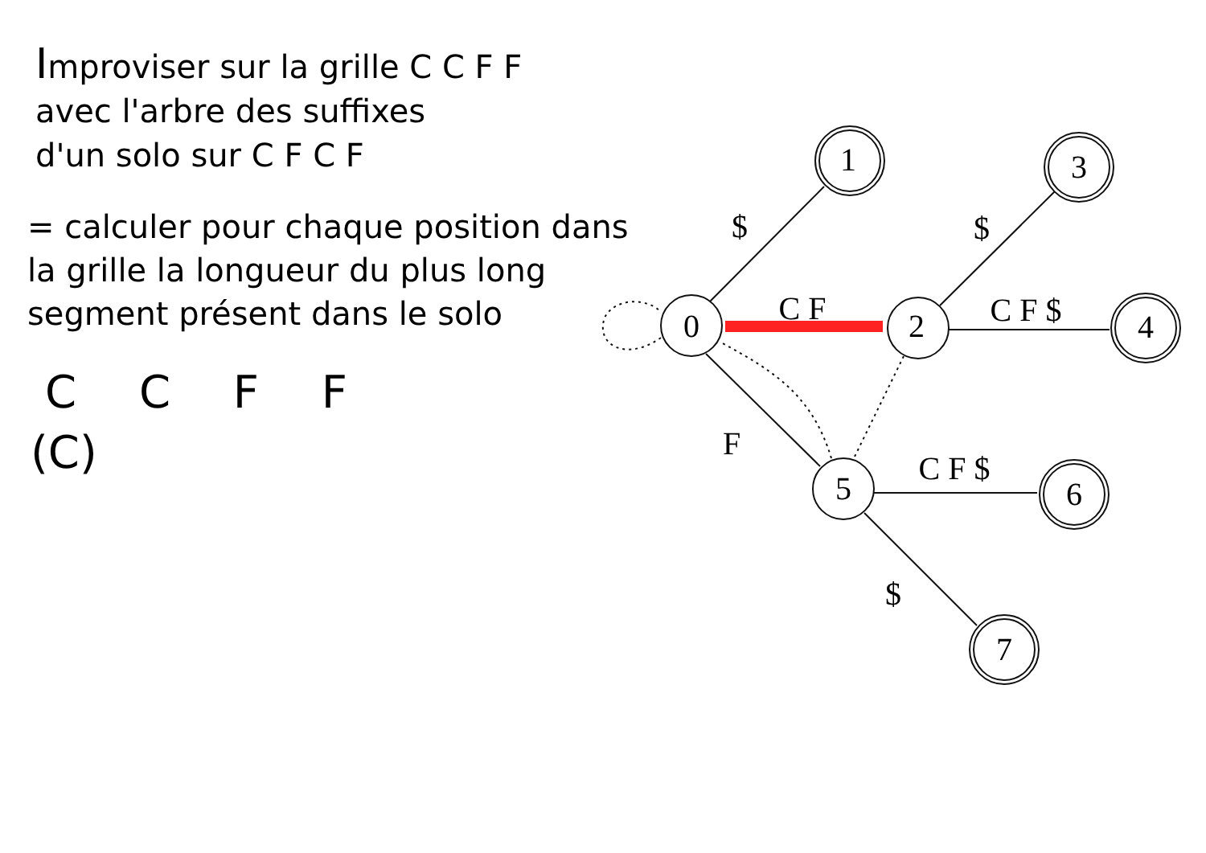Improviser sur la grille C C F F
avec l'arbre des suffixes
d'un solo sur C F C F
= calculer pour chaque position dans
la grille la longueur du plus long
segment présent dans le solo
C C F F
(C)
0
1
2
3
4
5
6
7
$
C F
$
C F $
F
C F $
$